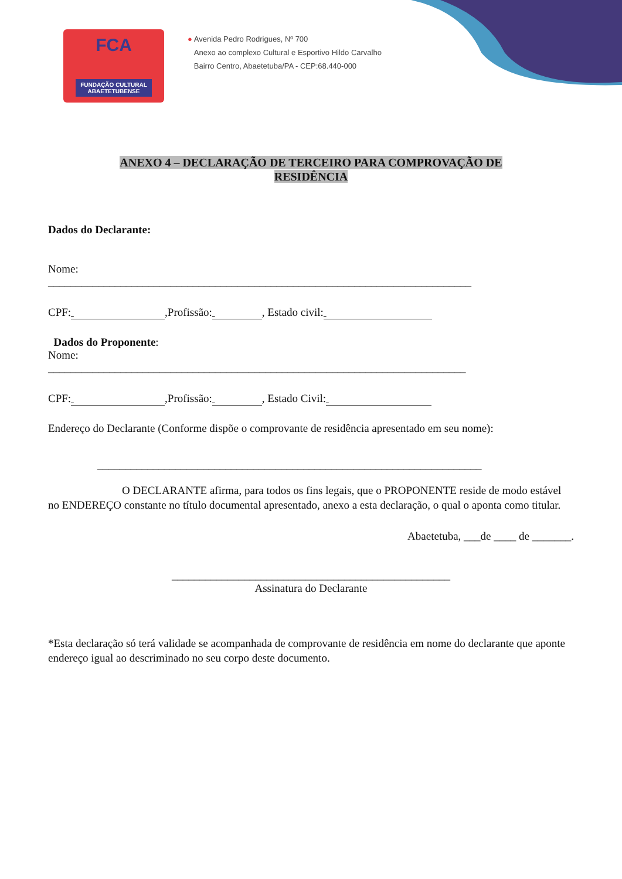FCA
FUNDAÇÃO CULTURAL
ABAETETUBENSE
● Avenida Pedro Rodrigues, Nº 700
Anexo ao complexo Cultural e Esportivo Hildo Carvalho
Bairro Centro, Abaetetuba/PA - CEP:68.440-000
ANEXO 4 – DECLARAÇÃO DE TERCEIRO PARA COMPROVAÇÃO DE
RESIDÊNCIA
Dados do Declarante:
Nome:
____________________________________________________________________________
CPF: ,Profissão: , Estado civil:
Dados do Proponente:
Nome:
___________________________________________________________________________
CPF: ,Profissão: , Estado Civil:
Endereço do Declarante (Conforme dispõe o comprovante de residência apresentado em seu nome):
_____________________________________________________________________
O DECLARANTE afirma, para todos os fins legais, que o PROPONENTE reside de modo estável no ENDEREÇO constante no título documental apresentado, anexo a esta declaração, o qual o aponta como titular.
Abaetetuba, ___de ____ de _______.
__________________________________________________
Assinatura do Declarante
*Esta declaração só terá validade se acompanhada de comprovante de residência em nome do declarante que aponte endereço igual ao descriminado no seu corpo deste documento.